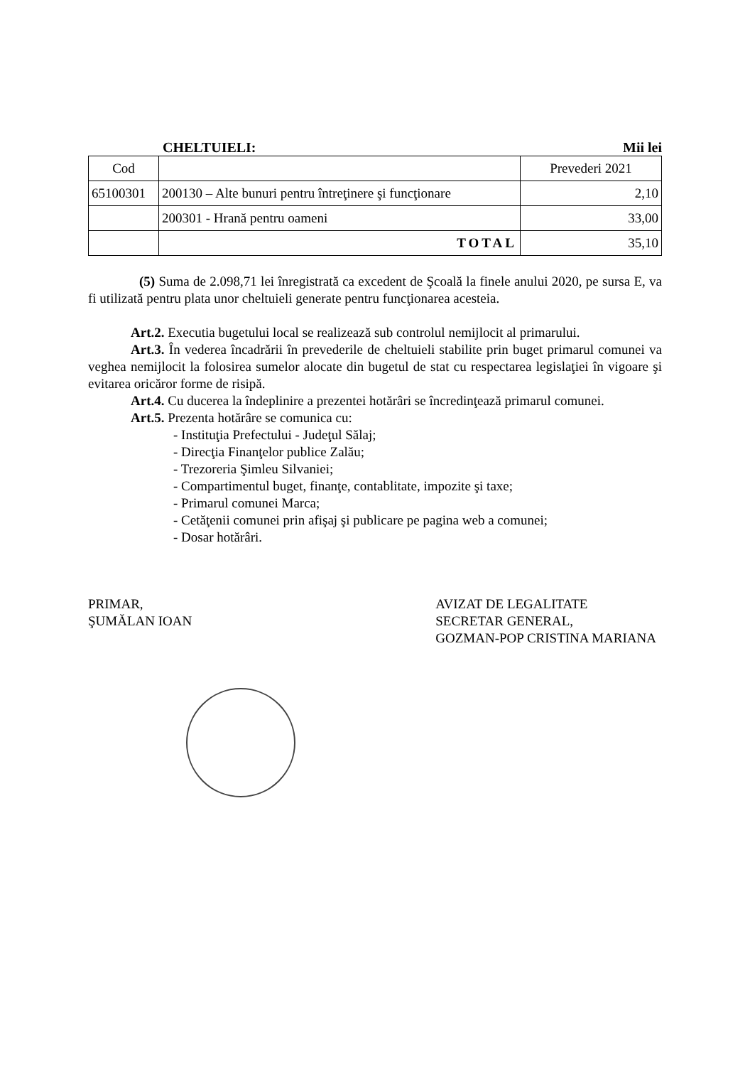CHELTUIELI: Mii lei
| Cod | | Prevederi 2021 |
| 65100301 | 200130 – Alte bunuri pentru întreţinere şi funcţionare | 2,10 |
| | 200301 - Hrană pentru oameni | 33,00 |
| | TOTAL | 35,10 |
(5) Suma de 2.098,71 lei înregistrată ca excedent de Şcoală la finele anului 2020, pe sursa E, va fi utilizată pentru plata unor cheltuieli generate pentru funcţionarea acesteia.
Art.2. Executia bugetului local se realizează sub controlul nemijlocit al primarului.
Art.3. În vederea încadrării în prevederile de cheltuieli stabilite prin buget primarul comunei va veghea nemijlocit la folosirea sumelor alocate din bugetul de stat cu respectarea legislaţiei în vigoare şi evitarea oricăror forme de risipă.
Art.4. Cu ducerea la îndeplinire a prezentei hotărâri se încredinţează primarul comunei.
Art.5. Prezenta hotărâre se comunica cu:
- Instituţia Prefectului - Judeţul Sălaj;
- Direcţia Finanţelor publice Zalău;
- Trezoreria Şimleu Silvaniei;
- Compartimentul buget, finanţe, contablitate, impozite şi taxe;
- Primarul comunei Marca;
- Cetăţenii comunei prin afişaj şi publicare pe pagina web a comunei;
- Dosar hotărâri.
PRIMAR,
ŞUMĂLAN IOAN
AVIZAT DE LEGALITATE
SECRETAR GENERAL,
GOZMAN-POP CRISTINA MARIANA